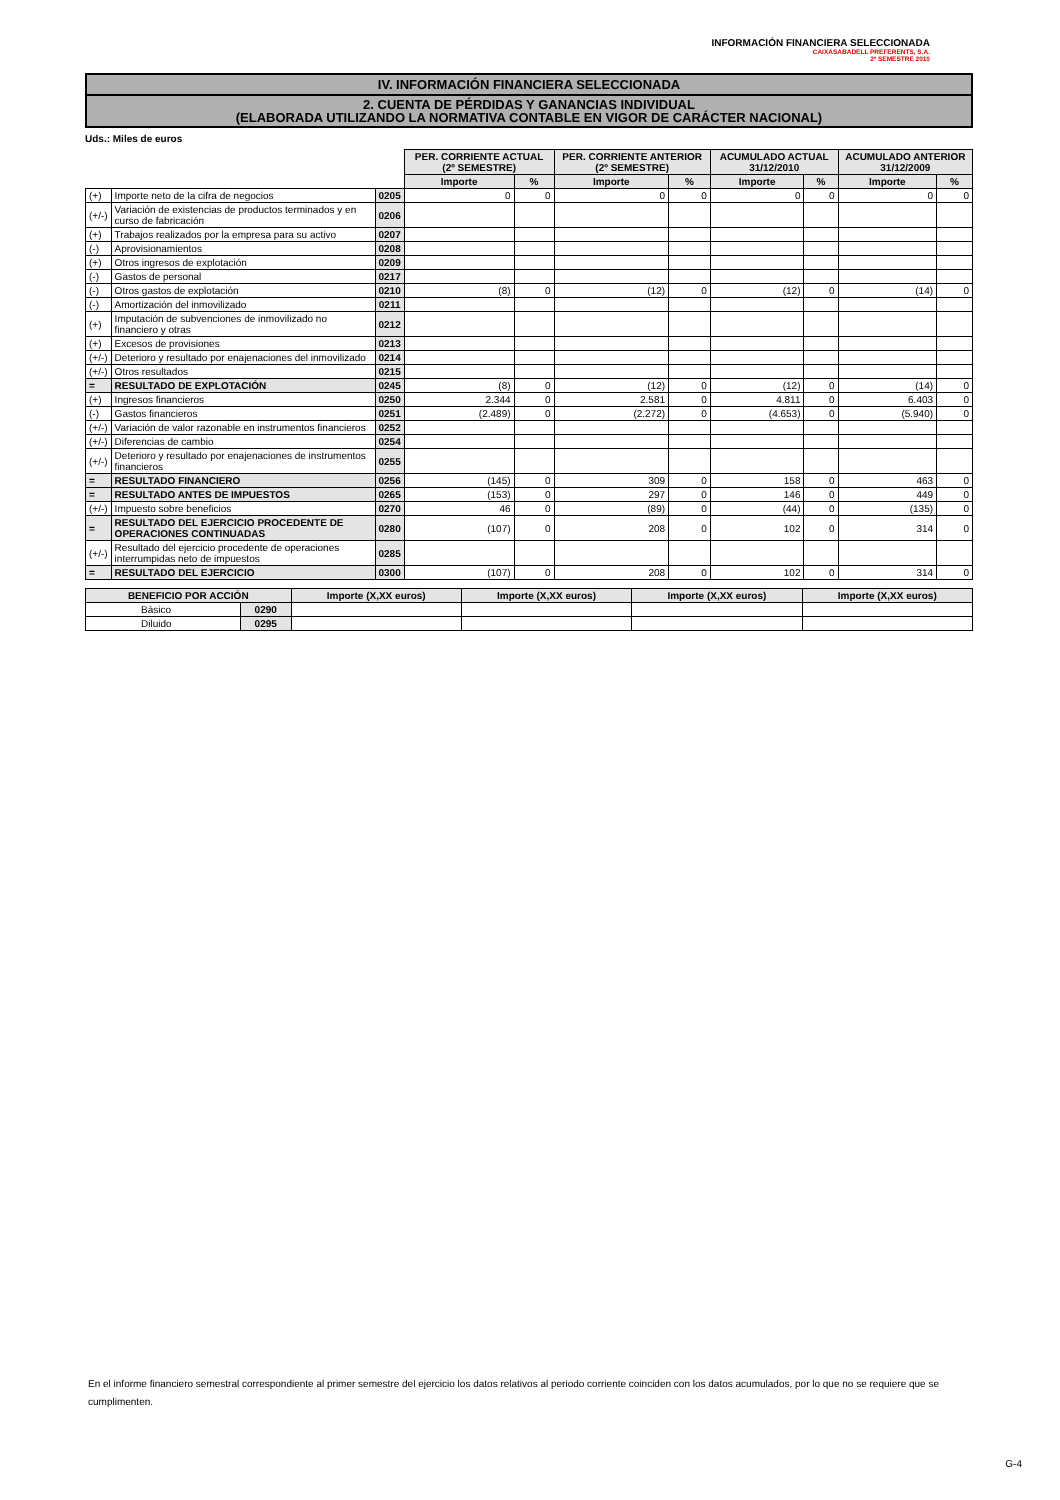INFORMACIÓN FINANCIERA SELECCIONADA
CAIXASABADELL PREFERENTS, S.A.
2º SEMESTRE 2010
IV. INFORMACIÓN FINANCIERA SELECCIONADA
2. CUENTA DE PÉRDIDAS Y GANANCIAS INDIVIDUAL
(ELABORADA UTILIZANDO LA NORMATIVA CONTABLE EN VIGOR DE CARÁCTER NACIONAL)
Uds.: Miles de euros
| | | | PER. CORRIENTE ACTUAL (2º SEMESTRE) | | PER. CORRIENTE ANTERIOR (2º SEMESTRE) | | ACUMULADO ACTUAL 31/12/2010 | | ACUMULADO ANTERIOR 31/12/2009 | |
| | | | Importe | % | Importe | % | Importe | % | Importe | % |
| (+) | Importe neto de la cifra de negocios | 0205 | 0 | 0 | 0 | 0 | 0 | 0 | 0 | 0 |
| (+/-) | Variación de existencias de productos terminados y en curso de fabricación | 0206 | | | | | | | | |
| (+) | Trabajos realizados por la empresa para su activo | 0207 | | | | | | | | |
| (-) | Aprovisionamientos | 0208 | | | | | | | | |
| (+) | Otros ingresos de explotación | 0209 | | | | | | | | |
| (-) | Gastos de personal | 0217 | | | | | | | | |
| (-) | Otros gastos de explotación | 0210 | (8) | 0 | (12) | 0 | (12) | 0 | (14) | 0 |
| (-) | Amortización del inmovilizado | 0211 | | | | | | | | |
| (+) | Imputación de subvenciones de inmovilizado no financiero y otras | 0212 | | | | | | | | |
| (+) | Excesos de provisiones | 0213 | | | | | | | | |
| (+/-) | Deterioro y resultado por enajenaciones del inmovilizado | 0214 | | | | | | | | |
| (+/-) | Otros resultados | 0215 | | | | | | | | |
| = | RESULTADO DE EXPLOTACIÓN | 0245 | (8) | 0 | (12) | 0 | (12) | 0 | (14) | 0 |
| (+) | Ingresos financieros | 0250 | 2.344 | 0 | 2.581 | 0 | 4.811 | 0 | 6.403 | 0 |
| (-) | Gastos financieros | 0251 | (2.489) | 0 | (2.272) | 0 | (4.653) | 0 | (5.940) | 0 |
| (+/-) | Variación de valor razonable en instrumentos financieros | 0252 | | | | | | | | |
| (+/-) | Diferencias de cambio | 0254 | | | | | | | | |
| (+/-) | Deterioro y resultado por enajenaciones de instrumentos financieros | 0255 | | | | | | | | |
| = | RESULTADO FINANCIERO | 0256 | (145) | 0 | 309 | 0 | 158 | 0 | 463 | 0 |
| = | RESULTADO ANTES DE IMPUESTOS | 0265 | (153) | 0 | 297 | 0 | 146 | 0 | 449 | 0 |
| (+/-) | Impuesto sobre beneficios | 0270 | 46 | 0 | (89) | 0 | (44) | 0 | (135) | 0 |
| = | RESULTADO DEL EJERCICIO PROCEDENTE DE OPERACIONES CONTINUADAS | 0280 | (107) | 0 | 208 | 0 | 102 | 0 | 314 | 0 |
| (+/-) | Resultado del ejercicio procedente de operaciones interrumpidas neto de impuestos | 0285 | | | | | | | | |
| = | RESULTADO DEL EJERCICIO | 0300 | (107) | 0 | 208 | 0 | 102 | 0 | 314 | 0 |
| BENEFICIO POR ACCIÓN | | Importe (X,XX euros) | Importe (X,XX euros) | Importe (X,XX euros) | Importe (X,XX euros) |
| --- | --- | --- | --- | --- | --- |
| Básico | 0290 | | | | |
| Diluido | 0295 | | | | |
En el informe financiero semestral correspondiente al primer semestre del ejercicio los datos relativos al periodo corriente coinciden con los datos acumulados, por lo que no se requiere que se cumplimenten.
G-4